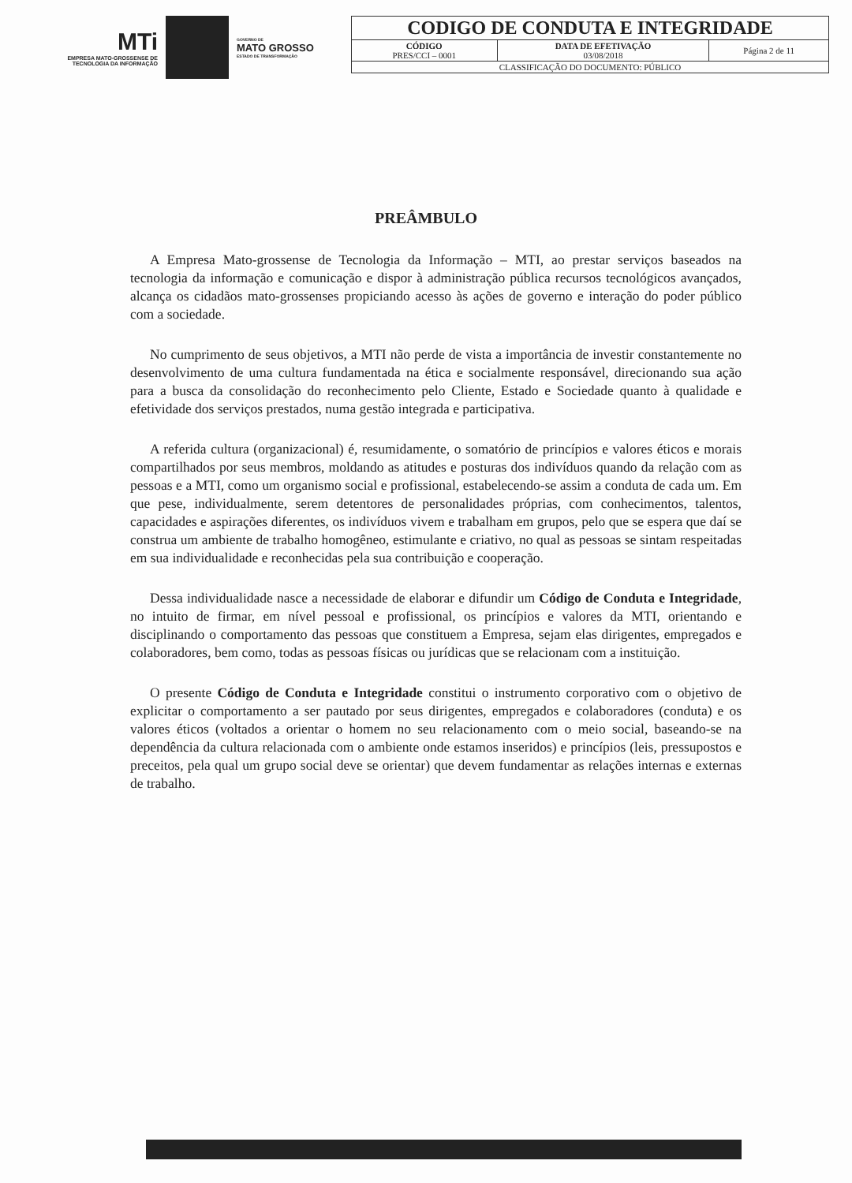MTi
EMPRESA MATO-GROSSENSE DE TECNOLOGIA DA INFORMAÇÃO
GOVERNO DE
MATO GROSSO
ESTADO DE TRANSFORMAÇÃO
| CODIGO DE CONDUTA E INTEGRIDADE | | |
| CÓDIGO PRES/CCI – 0001 | DATA DE EFETIVAÇÃO 03/08/2018 | Página 2 de 11 |
| CLASSIFICAÇÃO DO DOCUMENTO: PÚBLICO | | |
PREÂMBULO
A Empresa Mato-grossense de Tecnologia da Informação – MTI, ao prestar serviços baseados na tecnologia da informação e comunicação e dispor à administração pública recursos tecnológicos avançados, alcança os cidadãos mato-grossenses propiciando acesso às ações de governo e interação do poder público com a sociedade.
No cumprimento de seus objetivos, a MTI não perde de vista a importância de investir constantemente no desenvolvimento de uma cultura fundamentada na ética e socialmente responsável, direcionando sua ação para a busca da consolidação do reconhecimento pelo Cliente, Estado e Sociedade quanto à qualidade e efetividade dos serviços prestados, numa gestão integrada e participativa.
A referida cultura (organizacional) é, resumidamente, o somatório de princípios e valores éticos e morais compartilhados por seus membros, moldando as atitudes e posturas dos indivíduos quando da relação com as pessoas e a MTI, como um organismo social e profissional, estabelecendo-se assim a conduta de cada um. Em que pese, individualmente, serem detentores de personalidades próprias, com conhecimentos, talentos, capacidades e aspirações diferentes, os indivíduos vivem e trabalham em grupos, pelo que se espera que daí se construa um ambiente de trabalho homogêneo, estimulante e criativo, no qual as pessoas se sintam respeitadas em sua individualidade e reconhecidas pela sua contribuição e cooperação.
Dessa individualidade nasce a necessidade de elaborar e difundir um Código de Conduta e Integridade, no intuito de firmar, em nível pessoal e profissional, os princípios e valores da MTI, orientando e disciplinando o comportamento das pessoas que constituem a Empresa, sejam elas dirigentes, empregados e colaboradores, bem como, todas as pessoas físicas ou jurídicas que se relacionam com a instituição.
O presente Código de Conduta e Integridade constitui o instrumento corporativo com o objetivo de explicitar o comportamento a ser pautado por seus dirigentes, empregados e colaboradores (conduta) e os valores éticos (voltados a orientar o homem no seu relacionamento com o meio social, baseando-se na dependência da cultura relacionada com o ambiente onde estamos inseridos) e princípios (leis, pressupostos e preceitos, pela qual um grupo social deve se orientar) que devem fundamentar as relações internas e externas de trabalho.